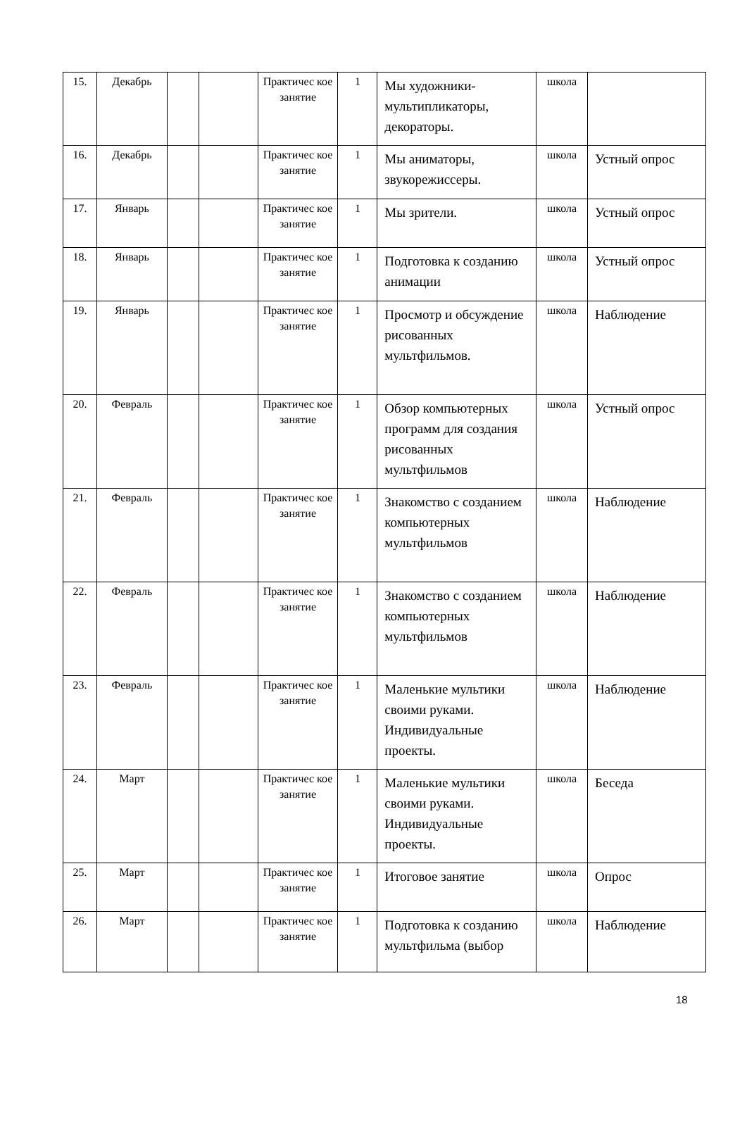| 15. | Декабрь | | | Практичес кое занятие | 1 | Мы художники-мультипликаторы, декораторы. | школа | |
| 16. | Декабрь | | | Практичес кое занятие | 1 | Мы аниматоры, звукорежиссеры. | школа | Устный опрос |
| 17. | Январь | | | Практичес кое занятие | 1 | Мы зрители. | школа | Устный опрос |
| 18. | Январь | | | Практичес кое занятие | 1 | Подготовка к созданию анимации | школа | Устный опрос |
| 19. | Январь | | | Практичес кое занятие | 1 | Просмотр и обсуждение рисованных мультфильмов. | школа | Наблюдение |
| 20. | Февраль | | | Практичес кое занятие | 1 | Обзор компьютерных программ для создания рисованных мультфильмов | школа | Устный опрос |
| 21. | Февраль | | | Практичес кое занятие | 1 | Знакомство с созданием компьютерных мультфильмов | школа | Наблюдение |
| 22. | Февраль | | | Практичес кое занятие | 1 | Знакомство с созданием компьютерных мультфильмов | школа | Наблюдение |
| 23. | Февраль | | | Практичес кое занятие | 1 | Маленькие мультики своими руками. Индивидуальные проекты. | школа | Наблюдение |
| 24. | Март | | | Практичес кое занятие | 1 | Маленькие мультики своими руками. Индивидуальные проекты. | школа | Беседа |
| 25. | Март | | | Практичес кое занятие | 1 | Итоговое занятие | школа | Опрос |
| 26. | Март | | | Практичес кое занятие | 1 | Подготовка к созданию мультфильма (выбор | школа | Наблюдение |
18